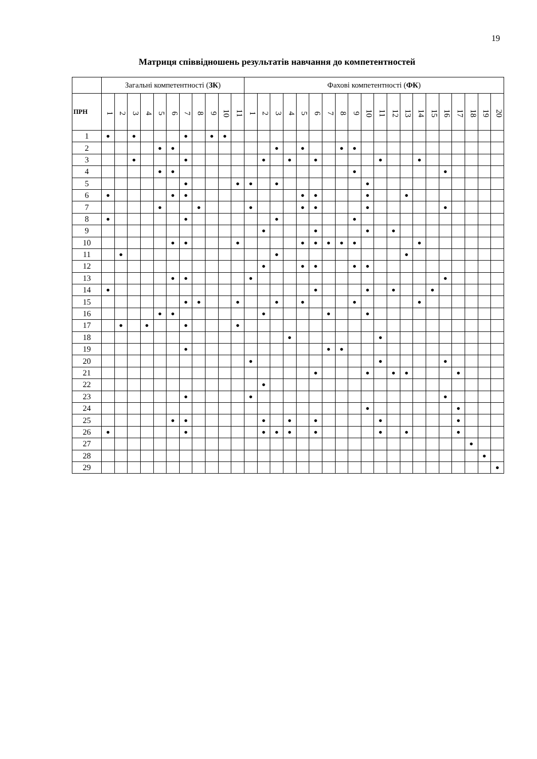19
Матриця співвідношень результатів навчання до компетентностей
| | Загальні компетентності ( ЗК ) | | | | | | | | | | | Фахові компетентності ( ФК ) | | | | | | | | | | | | | | | | | | | |
| --- | --- | --- | --- | --- | --- | --- | --- | --- | --- | --- | --- | --- | --- | --- | --- | --- | --- | --- | --- | --- | --- | --- | --- | --- | --- | --- | --- | --- | --- | --- | --- |
| | 1 | 2 | 3 | 4 | 5 | 6 | 7 | 8 | 9 | 10 | 11 | 1 | 2 | 3 | 4 | 5 | 6 | 7 | 8 | 9 | 10 | 11 | 12 | 13 | 14 | 15 | 16 | 17 | 18 | 19 | 20 |
| ПРН | | | | | | | | | | | | | | | | | | | | | | | | | | | | | | | |
| 1 | ● | | ● | | | | ● | | ● | ● | | | | | | | | | | | | | | | | | | | | | |
| 2 | | | | | ● | ● | | | | | | | | ● | | ● | | | ● | ● | | | | | | | | | | | |
| 3 | | | ● | | | | ● | | | | | | ● | | ● | | ● | | | | | ● | | | ● | | | | | | |
| 4 | | | | | ● | ● | | | | | | | | | | | | | | ● | | | | | | | ● | | | | |
| 5 | | | | | | | ● | | | | ● | ● | | ● | | | | | | | ● | | | | | | | | | | |
| 6 | ● | | | | | ● | ● | | | | | | | | | ● | ● | | | | ● | | | ● | | | | | | | |
| 7 | | | | | ● | | | ● | | | | ● | | | | ● | ● | | | | ● | | | | | | ● | | | | |
| 8 | ● | | | | | | ● | | | | | | | ● | | | | | | ● | | | | | | | | | | | |
| 9 | | | | | | | | | | | | | ● | | | | ● | | | | ● | | ● | | | | | | | | |
| 10 | | | | | | ● | ● | | | | ● | | | | | ● | ● | ● | ● | ● | | | | | ● | | | | | | |
| 11 | | ● | | | | | | | | | | | | ● | | | | | | | | | | ● | | | | | | | |
| 12 | | | | | | | | | | | | | ● | | | ● | ● | | | ● | ● | | | | | | | | | | |
| 13 | | | | | | ● | ● | | | | | ● | | | | | | | | | | | | | | | ● | | | | |
| 14 | ● | | | | | | | | | | | | | | | | ● | | | | ● | | ● | | | ● | | | | | |
| 15 | | | | | | | ● | ● | | | ● | | | ● | | ● | | | | ● | | | | | ● | | | | | | |
| 16 | | | | | ● | ● | | | | | | | ● | | | | | ● | | | ● | | | | | | | | | | |
| 17 | | ● | | ● | | | ● | | | | ● | | | | | | | | | | | | | | | | | | | | |
| 18 | | | | | | | | | | | | | | | ● | | | | | | | ● | | | | | | | | | |
| 19 | | | | | | | ● | | | | | | | | | | | ● | ● | | | | | | | | | | | | |
| 20 | | | | | | | | | | | | ● | | | | | | | | | | ● | | | | | ● | | | | |
| 21 | | | | | | | | | | | | | | | | | ● | | | | ● | | ● | ● | | | | ● | | | |
| 22 | | | | | | | | | | | | | ● | | | | | | | | | | | | | | | | | | |
| 23 | | | | | | | ● | | | | | ● | | | | | | | | | | | | | | | ● | | | | |
| 24 | | | | | | | | | | | | | | | | | | | | | ● | | | | | | | ● | | | |
| 25 | | | | | | ● | ● | | | | | | ● | | ● | | ● | | | | | ● | | | | | | ● | | | |
| 26 | ● | | | | | | ● | | | | | | ● | ● | ● | | ● | | | | | ● | | ● | | | | ● | | | |
| 27 | | | | | | | | | | | | | | | | | | | | | | | | | | | | | ● | | |
| 28 | | | | | | | | | | | | | | | | | | | | | | | | | | | | | | ● | |
| 29 | | | | | | | | | | | | | | | | | | | | | | | | | | | | | | | ● |